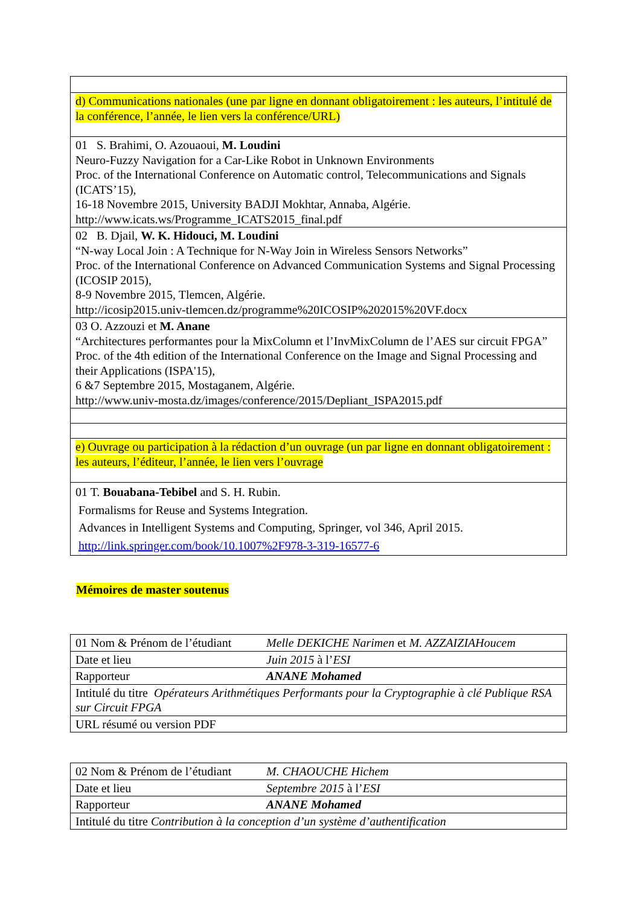| d) Communications nationales (une par ligne en donnant obligatoirement : les auteurs, l’intitulé de la conférence, l’année, le lien vers la conférence/URL) |
| 01 S. Brahimi, O. Azouaoui, M. Loudini Neuro-Fuzzy Navigation for a Car-Like Robot in Unknown Environments Proc. of the International Conference on Automatic control, Telecommunications and Signals (ICATS’15), 16-18 Novembre 2015, University BADJI Mokhtar, Annaba, Algérie. http://www.icats.ws/Programme_ICATS2015_final.pdf |
| 02 B. Djail, W. K. Hidouci, M. Loudini “N-way Local Join : A Technique for N-Way Join in Wireless Sensors Networks” Proc. of the International Conference on Advanced Communication Systems and Signal Processing (ICOSIP 2015), 8-9 Novembre 2015, Tlemcen, Algérie. http://icosip2015.univ-tlemcen.dz/programme%20ICOSIP%202015%20VF.docx |
| 03 O. Azzouzi et M. Anane “Architectures performantes pour la MixColumn et l’InvMixColumn de l’AES sur circuit FPGA” Proc. of the 4th edition of the International Conference on the Image and Signal Processing and their Applications (ISPA'15), 6 &7 Septembre 2015, Mostaganem, Algérie. http://www.univ-mosta.dz/images/conference/2015/Depliant_ISPA2015.pdf |
| e) Ouvrage ou participation à la rédaction d’un ouvrage (un par ligne en donnant obligatoirement : les auteurs, l’éditeur, l’année, le lien vers l’ouvrage |
| 01 T. Bouabana-Tebibel and S. H. Rubin. Formalisms for Reuse and Systems Integration. Advances in Intelligent Systems and Computing, Springer, vol 346, April 2015. http://link.springer.com/book/10.1007%2F978-3-319-16577-6 |
Mémoires de master soutenus
| 01 Nom & Prénom de l’étudiant | Melle DEKICHE Narimen et M. AZZAIZIAHoucem |
| Date et lieu | Juin 2015 à l’ ESI |
| Rapporteur | ANANE Mohamed |
| Intitulé du titre Opérateurs Arithmétiques Performants pour la Cryptographie à clé Publique RSA sur Circuit FPGA | |
| URL résumé ou version PDF | |
| 02 Nom & Prénom de l’étudiant | M. CHAOUCHE Hichem |
| Date et lieu | Septembre 2015 à l’ ESI |
| Rapporteur | ANANE Mohamed |
| Intitulé du titre Contribution à la conception d’un système d’authentification | |